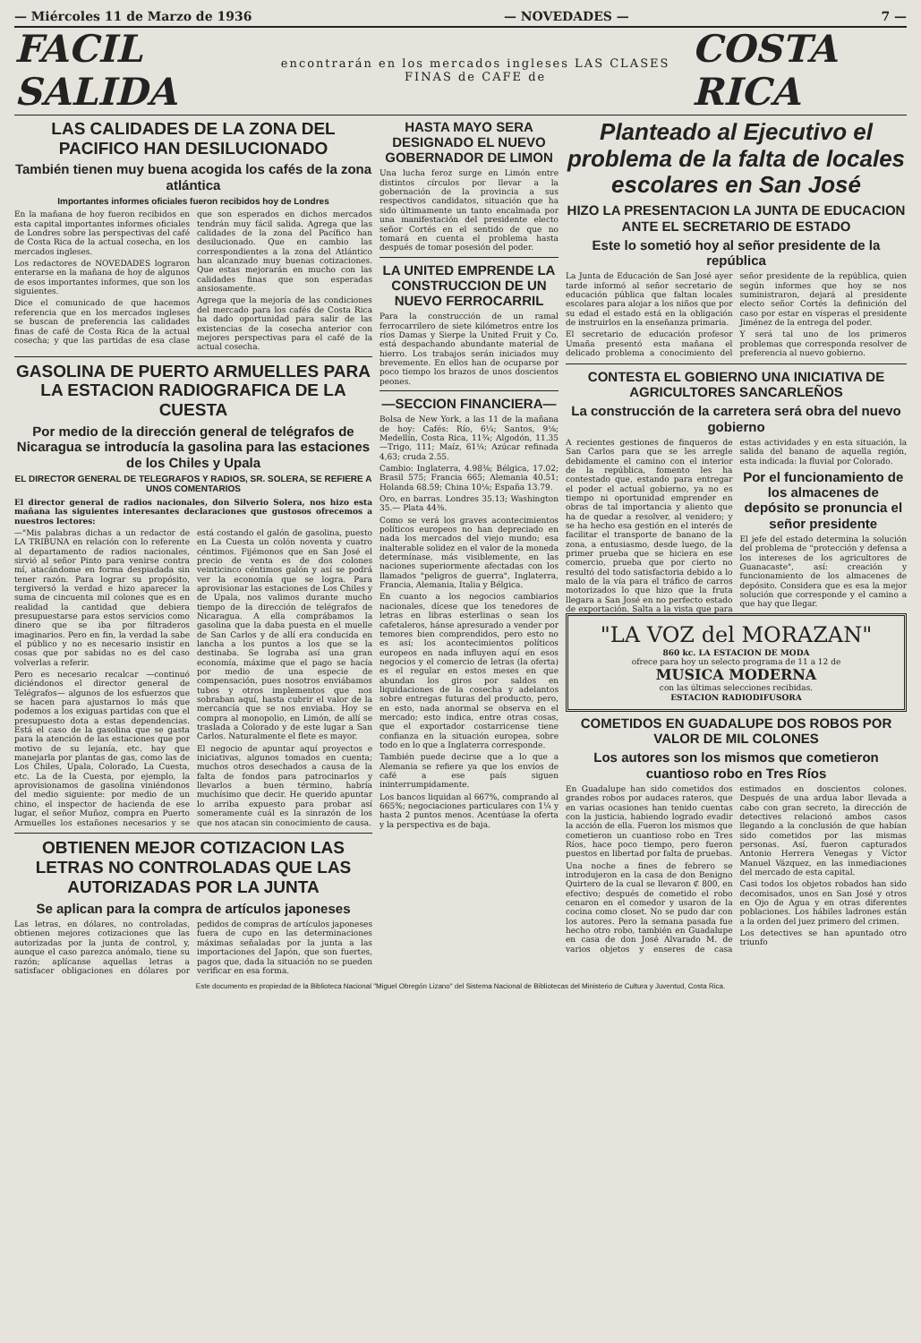— Miércoles 11 de Marzo de 1936 — NOVEDADES — 7 —
FACIL SALIDA encontrarán en los mercados ingleses LAS CLASES FINAS de CAFE de COSTA RICA
LAS CALIDADES DE LA ZONA DEL PACIFICO HAN DESILUCIONADO
También tienen muy buena acogida los cafés de la zona atlántica
Importantes informes oficiales fueron recibidos hoy de Londres
En la mañana de hoy fueron recibidos en esta capital importantes informes oficiales de Londres sobre las perspectivas del café de Costa Rica de la actual cosecha, en los mercados ingleses.
Los redactores de NOVEDADES lograron enterarse en la mañana de hoy de algunos de esos importantes informes, que son los siguientes.
Dice el comunicado de que hacemos referencia que en los mercados ingleses se buscan de preferencia las calidades finas de café de Costa Rica de la actual cosecha; y que las partidas de esa clase que son esperados en dichos mercados tendrán muy fácil salida. Agrega que las calidades de la zona del Pacífico han desilucionado. Que en cambio las correspondientes a la zona del Atlántico han alcanzado muy buenas cotizaciones. Que estas mejorarán en mucho con las calidades finas que son esperadas ansiosamente.
Agrega que la mejoría de las condiciones del mercado para los cafés de Costa Rica ha dado oportunidad para salir de las existencias de la cosecha anterior con mejores perspectivas para el café de la actual cosecha.
GASOLINA DE PUERTO ARMUELLES PARA LA ESTACION RADIOGRAFICA DE LA CUESTA
Por medio de la dirección general de telégrafos de Nicaragua se introducía la gasolina para las estaciones de los Chiles y Upala
EL DIRECTOR GENERAL DE TELEGRAFOS Y RADIOS, SR. SOLERA, SE REFIERE A UNOS COMENTARIOS
El director general de radios nacionales, don Silverio Solera, nos hizo esta mañana las siguientes interesantes declaraciones que gustosos ofrecemos a nuestros lectores:
—"Mis palabras dichas a un redactor de LA TRIBUNA en relación con lo referente al departamento de radios nacionales, sirvió al señor Pinto para venirse contra mí, atacándome en forma despiadada sin tener razón. Para lograr su propósito, tergiversó la verdad e hizo aparecer la suma de cincuenta mil colones que es en realidad la cantidad que debiera presupuestarse para estos servicios como dinero que se iba por filtraderos imaginarios. Pero en fin, la verdad la sabe el público y no es necesario insistir en cosas que por sabidas no es del caso volverlas a referir.
Pero es necesario recalcar —continuó diciéndonos el director general de Telégrafos— algunos de los esfuerzos que se hacen para ajustarnos lo más que podemos a los exiguas partidas con que el presupuesto dota a estas dependencias. Está el caso de la gasolina que se gasta para la atención de las estaciones que por motivo de su lejanía, etc. hay que manejarla por plantas de gas, como las de Los Chiles, Upala, Colorado, La Cuesta, etc. La de la Cuesta, por ejemplo, la aprovisionamos de gasolina viniéndonos del medio siguiente: por medio de un chino, el inspector de hacienda de ese lugar, el señor Muñoz, compra en Puerto Armuelles los estañones necesarios y se está costando el galón de gasolina, puesto en La Cuesta un colón noventa y cuatro céntimos. Fijémonos que en San José el precio de venta es de dos colones veinticinco céntimos galón y así se podrá ver la economía que se logra. Para aprovisionar las estaciones de Los Chiles y de Upala, nos valimos durante mucho tiempo de la dirección de telégrafos de Nicaragua. A ella comprábamos la gasolina que la daba puesta en el muelle de San Carlos y de allí era conducida en lancha a los puntos a los que se la destinaba. Se lograba así una gran economía, máxime que el pago se hacía por medio de una especie de compensación, pues nosotros enviábamos tubos y otros implementos que nos sobraban aquí, hasta cubrir el valor de la mercancía que se nos enviaba. Hoy se compra al monopolio, en Limón, de allí se traslada a Colorado y de este lugar a San Carlos. Naturalmente el flete es mayor.
El negocio de apuntar aquí proyectos e iniciativas, algunos tomados en cuenta; muchos otros desechados a causa de la falta de fondos para patrocinarlos y llevarlos a buen término, habría muchísimo que decir. He querido apuntar lo arriba expuesto para probar así someramente cuál es la sinrazón de los que nos atacan sin conocimiento de causa.
OBTIENEN MEJOR COTIZACION LAS LETRAS NO CONTROLADAS QUE LAS AUTORIZADAS POR LA JUNTA
Se aplican para la compra de artículos japoneses
Las letras, en dólares, no controladas, obtienen mejores cotizaciones que las autorizadas por la junta de control, y, aunque el caso parezca anómalo, tiene su razón; aplícanse aquellas letras a satisfacer obligaciones en dólares por pedidos de compras de artículos japoneses fuera de cupo en las determinaciones máximas señaladas por la junta a las importaciones del Japón, que son fuertes, pagos que, dada la situación no se pueden verificar en esa forma.
HASTA MAYO SERA DESIGNADO EL NUEVO GOBERNADOR DE LIMON
Una lucha feroz surge en Limón entre distintos círculos por llevar a la gobernación de la provincia a sus respectivos candidatos, situación que ha sido últimamente un tanto encalmada por una manifestación del presidente electo señor Cortés en el sentido de que no tomará en cuenta el problema hasta después de tomar posesión del poder.
LA UNITED EMPRENDE LA CONSTRUCCION DE UN NUEVO FERROCARRIL
Para la construcción de un ramal ferrocarrilero de siete kilómetros entre los ríos Damas y Sierpe la United Fruit y Co. está despachando abundante material de hierro. Los trabajos serán iniciados muy brevemente. En ellos han de ocuparse por poco tiempo los brazos de unos doscientos peones.
—SECCION FINANCIERA—
Bolsa de New York, a las 11 de la mañana de hoy: Cafés: Río, 6¼; Santos, 9⅛; Medellín, Costa Rica, 11¾; Algodón, 11.35—Trigo, 111; Maíz, 61¼; Azúcar refinada 4,63; cruda 2.55.
Cambio: Inglaterra, 4.98⅜; Bélgica, 17.02; Brasil 575; Francia 665; Alemania 40.51; Holanda 68.59; China 10⅛; España 13.79.
Oro, en barras. Londres 35.13; Washington 35.— Plata 44⅜.
Como se verá los graves acontecimientos políticos europeos no han depreciado en nada los mercados del viejo mundo; esa inalterable solidez en el valor de la moneda determínase, más visiblemente, en las naciones superiormente afectadas con los llamados "peligros de guerra", Inglaterra, Francia, Alemania, Italia y Bélgica.
En cuanto a los negocios cambiarios nacionales, dícese que los tenedores de letras en libras esterlinas o sean los cafetaleros, hánse apresurado a vender por temores bien comprendidos, pero esto no es así; los acontecimientos políticos europeos en nada influyen aquí en esos negocios y el comercio de letras (la oferta) es el regular en estos meses en que abundan los giros por saldos en liquidaciones de la cosecha y adelantos sobre entregas futuras del producto, pero, en esto, nada anormal se observa en el mercado; esto indica, entre otras cosas, que el exportador costarricense tiene confianza en la situación europea, sobre todo en lo que a Inglaterra corresponde.
También puede decirse que a lo que a Alemania se refiere ya que los envíos de café a ese país siguen ininterrumpidamente.
Los bancos liquidan al 667%, comprando al 665%; negociaciones particulares con 1¼ y hasta 2 puntos menos. Acentúase la oferta y la perspectiva es de baja.
Planteado al Ejecutivo el problema de la falta de locales escolares en San José
HIZO LA PRESENTACION LA JUNTA DE EDUCACION ANTE EL SECRETARIO DE ESTADO
Este lo sometió hoy al señor presidente de la república
La Junta de Educación de San José ayer tarde informó al señor secretario de educación pública que faltan locales escolares para alojar a los niños que por su edad el estado está en la obligación de instruirlos en la enseñanza primaria.
El secretario de educación profesor Umaña presentó esta mañana el delicado problema a conocimiento del señor presidente de la república, quien según informes que hoy se nos suministraron, dejará al presidente electo señor Cortés la definición del caso por estar en vísperas el presidente Jiménez de la entrega del poder.
Y será tal uno de los primeros problemas que corresponda resolver de preferencia al nuevo gobierno.
CONTESTA EL GOBIERNO UNA INICIATIVA DE AGRICULTORES SANCARLEÑOS
La construcción de la carretera será obra del nuevo gobierno
A recientes gestiones de finqueros de San Carlos para que se les arregle debidamente el camino con el interior de la república, fomento les ha contestado que, estando para entregar el poder el actual gobierno, ya no es tiempo ni oportunidad emprender en obras de tal importancia y aliento que ha de quedar a resolver, al venidero; y se ha hecho esa gestión en el interés de facilitar el transporte de banano de la zona, a entusiasmo, desde luego, de la primer prueba que se hiciera en ese comercio, prueba que por cierto no resultó del todo satisfactoria debido a lo malo de la vía para el tráfico de carros motorizados lo que hizo que la fruta llegara a San José en no perfecto estado de exportación. Salta a la vista que para estas actividades y en esta situación, la salida del banano de aquella región, esta indicada: la fluvial por Colorado.
Por el funcionamiento de los almacenes de depósito se pronuncia el señor presidente
El jefe del estado determina la solución del problema de "protección y defensa a los intereses de los agricultores de Guanacaste", así: creación y funcionamiento de los almacenes de depósito. Considera que es esa la mejor solución que corresponde y el camino a que hay que llegar.
"LA VOZ del MORAZAN"
860 kc. LA ESTACION DE MODA
ofrece para hoy un selecto programa de 11 a 12 de
MUSICA MODERNA
con las últimas selecciones recibidas.
ESTACION RADIODIFUSORA
COMETIDOS EN GUADALUPE DOS ROBOS POR VALOR DE MIL COLONES
Los autores son los mismos que cometieron cuantioso robo en Tres Ríos
En Guadalupe han sido cometidos dos grandes robos por audaces rateros, que en varias ocasiones han tenido cuentas con la justicia, habiendo logrado evadir la acción de ella. Fueron los mismos que cometieron un cuantioso robo en Tres Ríos, hace poco tiempo, pero fueron puestos en libertad por falta de pruebas.
Una noche a fines de febrero se introdujeron en la casa de don Benigno Quirtero de la cual se llevaron ₡ 800, en efectivo; después de cometido el robo cenaron en el comedor y usaron de la cocina como closet. No se pudo dar con los autores. Pero la semana pasada fue hecho otro robo, también en Guadalupe en casa de don José Alvarado M. de varios objetos y enseres de casa estimados en doscientos colones. Después de una ardua labor llevada a cabo con gran secreto, la dirección de detectives relacionó ambos casos llegando a la conclusión de que habían sido cometidos por las mismas personas. Así, fueron capturados Antonio Herrera Venegas y Víctor Manuel Vázquez, en las inmediaciones del mercado de esta capital.
Casi todos los objetos robados han sido decomisados, unos en San José y otros en Ojo de Agua y en otras diferentes poblaciones. Los hábiles ladrones están a la orden del juez primero del crimen.
Los detectives se han apuntado otro triunfo
Este documento es propiedad de la Biblioteca Nacional "Miguel Obregón Lizano" del Sistema Nacional de Bibliotecas del Ministerio de Cultura y Juventud, Costa Rica.